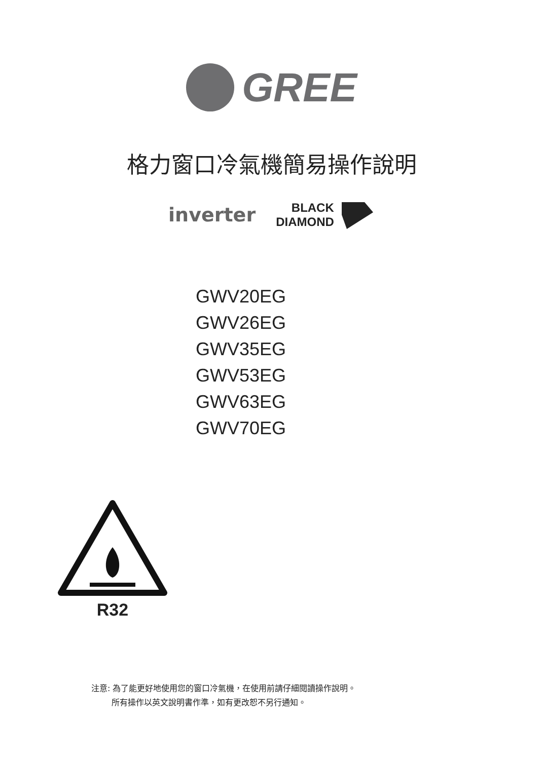GREE
格力窗口冷氣機簡易操作說明
inverter BLACK
DIAMOND
GWV20EG
GWV26EG
GWV35EG
GWV53EG
GWV63EG
GWV70EG
R32
注意: 為了能更好地使用您的窗口冷氣機，在使用前請仔細閱讀操作說明。
   所有操作以英文說明書作準，如有更改恕不另行通知。